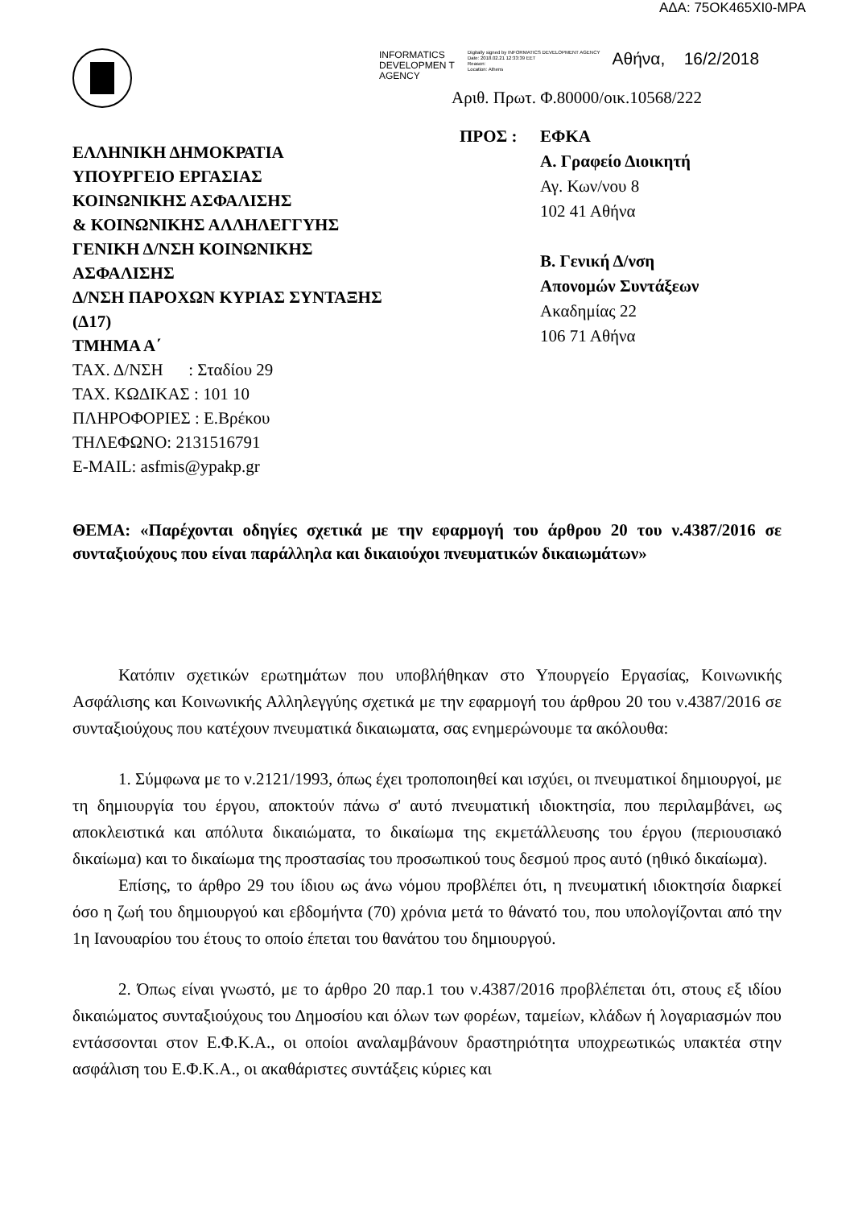ΑΔΑ: 75ΟΚ465ΧΙ0-ΜΡΑ
ΕΛΛΗΝΙΚΗ ΔΗΜΟΚΡΑΤΙΑ
ΥΠΟΥΡΓΕΙΟ ΕΡΓΑΣΙΑΣ
ΚΟΙΝΩΝΙΚΗΣ ΑΣΦΑΛΙΣΗΣ
& ΚΟΙΝΩΝΙΚΗΣ ΑΛΛΗΛΕΓΓΥΗΣ
ΓΕΝΙΚΗ Δ/ΝΣΗ ΚΟΙΝΩΝΙΚΗΣ
ΑΣΦΑΛΙΣΗΣ
Δ/ΝΣΗ ΠΑΡΟΧΩΝ ΚΥΡΙΑΣ ΣΥΝΤΑΞΗΣ
(Δ17)
ΤΜΗΜΑ Α΄
ΤΑΧ. Δ/ΝΣΗ : Σταδίου 29
ΤΑΧ. ΚΩΔΙΚΑΣ : 101 10
ΠΛΗΡΟΦΟΡΙΕΣ : Ε.Βρέκου
ΤΗΛΕΦΩΝΟ: 2131516791
E-MAIL: asfmis@ypakp.gr
INFORMATICS DEVELOPMEN T AGENCY
Digitally signed by INFORMATICS DEVELOPMENT AGENCY
Date: 2018.02.21 12:33:39 EET
Reason:
Location: Athens
Αθήνα, 16/2/2018
Αριθ. Πρωτ. Φ.80000/οικ.10568/222
ΠΡΟΣ : ΕΦΚΑ
Α. Γραφείο Διοικητή
Αγ. Κων/νου 8
102 41 Αθήνα
Β. Γενική Δ/νση
Απονομών Συντάξεων
Ακαδημίας 22
106 71 Αθήνα
ΘΕΜΑ: «Παρέχονται οδηγίες σχετικά με την εφαρμογή του άρθρου 20 του ν.4387/2016 σε συνταξιούχους που είναι παράλληλα και δικαιούχοι πνευματικών δικαιωμάτων»
Κατόπιν σχετικών ερωτημάτων που υποβλήθηκαν στο Υπουργείο Εργασίας, Κοινωνικής Ασφάλισης και Κοινωνικής Αλληλεγγύης σχετικά με την εφαρμογή του άρθρου 20 του ν.4387/2016 σε συνταξιούχους που κατέχουν πνευματικά δικαιωματα, σας ενημερώνουμε τα ακόλουθα:
1. Σύμφωνα με το ν.2121/1993, όπως έχει τροποποιηθεί και ισχύει, οι πνευματικοί δημιουργοί, με τη δημιουργία του έργου, αποκτούν πάνω σ' αυτό πνευματική ιδιοκτησία, που περιλαμβάνει, ως αποκλειστικά και απόλυτα δικαιώματα, το δικαίωμα της εκμετάλλευσης του έργου (περιουσιακό δικαίωμα) και το δικαίωμα της προστασίας του προσωπικού τους δεσμού προς αυτό (ηθικό δικαίωμα).
Επίσης, το άρθρο 29 του ίδιου ως άνω νόμου προβλέπει ότι, η πνευματική ιδιοκτησία διαρκεί όσο η ζωή του δημιουργού και εβδομήντα (70) χρόνια μετά το θάνατό του, που υπολογίζονται από την 1η Ιανουαρίου του έτους το οποίο έπεται του θανάτου του δημιουργού.
2. Όπως είναι γνωστό, με το άρθρο 20 παρ.1 του ν.4387/2016 προβλέπεται ότι, στους εξ ιδίου δικαιώματος συνταξιούχους του Δημοσίου και όλων των φορέων, ταμείων, κλάδων ή λογαριασμών που εντάσσονται στον Ε.Φ.Κ.Α., οι οποίοι αναλαμβάνουν δραστηριότητα υποχρεωτικώς υπακτέα στην ασφάλιση του Ε.Φ.Κ.Α., οι ακαθάριστες συντάξεις κύριες και